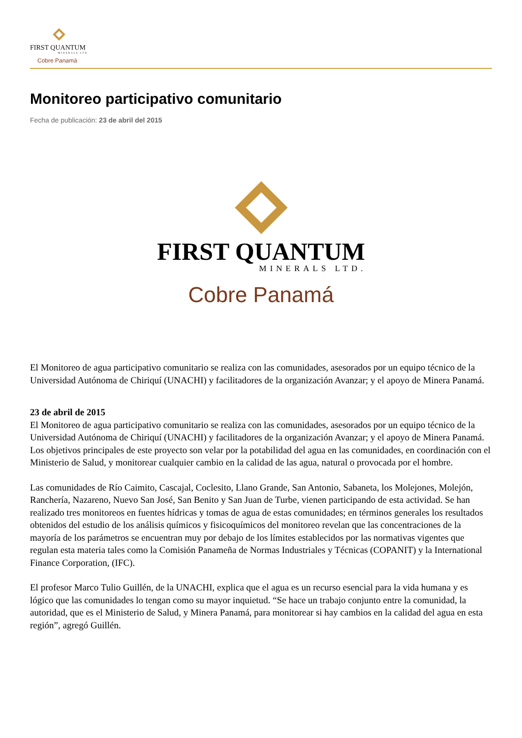FIRST QUANTUM
MINERALS LTD.
Cobre Panamá
Monitoreo participativo comunitario
Fecha de publicación: 23 de abril del 2015
FIRST QUANTUM
MINERALS LTD.
Cobre Panamá
El Monitoreo de agua participativo comunitario se realiza con las comunidades, asesorados por un equipo técnico de la Universidad Autónoma de Chiriquí (UNACHI) y facilitadores de la organización Avanzar; y el apoyo de Minera Panamá.
23 de abril de 2015
El Monitoreo de agua participativo comunitario se realiza con las comunidades, asesorados por un equipo técnico de la Universidad Autónoma de Chiriquí (UNACHI) y facilitadores de la organización Avanzar; y el apoyo de Minera Panamá. Los objetivos principales de este proyecto son velar por la potabilidad del agua en las comunidades, en coordinación con el Ministerio de Salud, y monitorear cualquier cambio en la calidad de las agua, natural o provocada por el hombre.
Las comunidades de Río Caimito, Cascajal, Coclesito, Llano Grande, San Antonio, Sabaneta, los Molejones, Molejón, Ranchería, Nazareno, Nuevo San José, San Benito y San Juan de Turbe, vienen participando de esta actividad. Se han realizado tres monitoreos en fuentes hídricas y tomas de agua de estas comunidades; en términos generales los resultados obtenidos del estudio de los análisis químicos y fisicoquímicos del monitoreo revelan que las concentraciones de la mayoría de los parámetros se encuentran muy por debajo de los límites establecidos por las normativas vigentes que regulan esta materia tales como la Comisión Panameña de Normas Industriales y Técnicas (COPANIT) y la International Finance Corporation, (IFC).
El profesor Marco Tulio Guillén, de la UNACHI, explica que el agua es un recurso esencial para la vida humana y es lógico que las comunidades lo tengan como su mayor inquietud. “Se hace un trabajo conjunto entre la comunidad, la autoridad, que es el Ministerio de Salud, y Minera Panamá, para monitorear si hay cambios en la calidad del agua en esta región”, agregó Guillén.